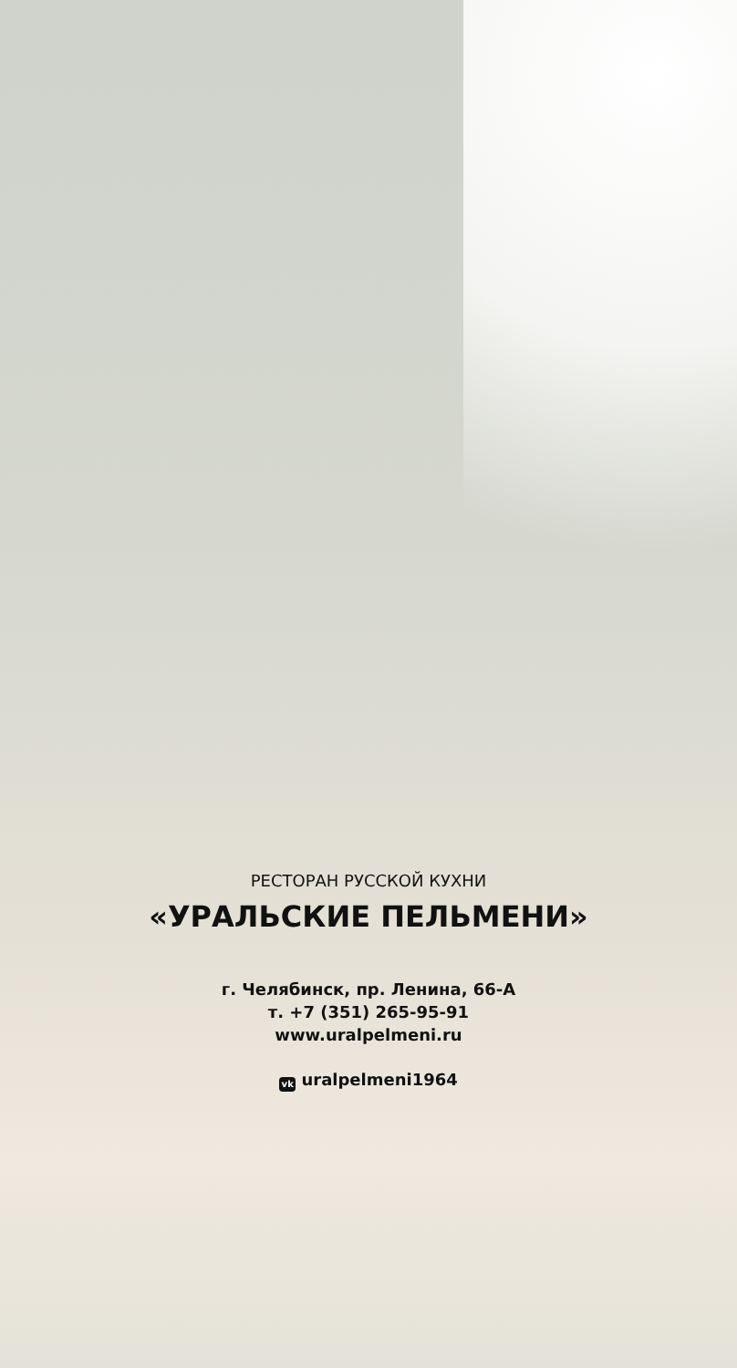РЕСТОРАН РУССКОЙ КУХНИ
«УРАЛЬСКИЕ ПЕЛЬМЕНИ»
г. Челябинск, пр. Ленина, 66-А
т. +7 (351) 265-95-91
www.uralpelmeni.ru
vk uralpelmeni1964